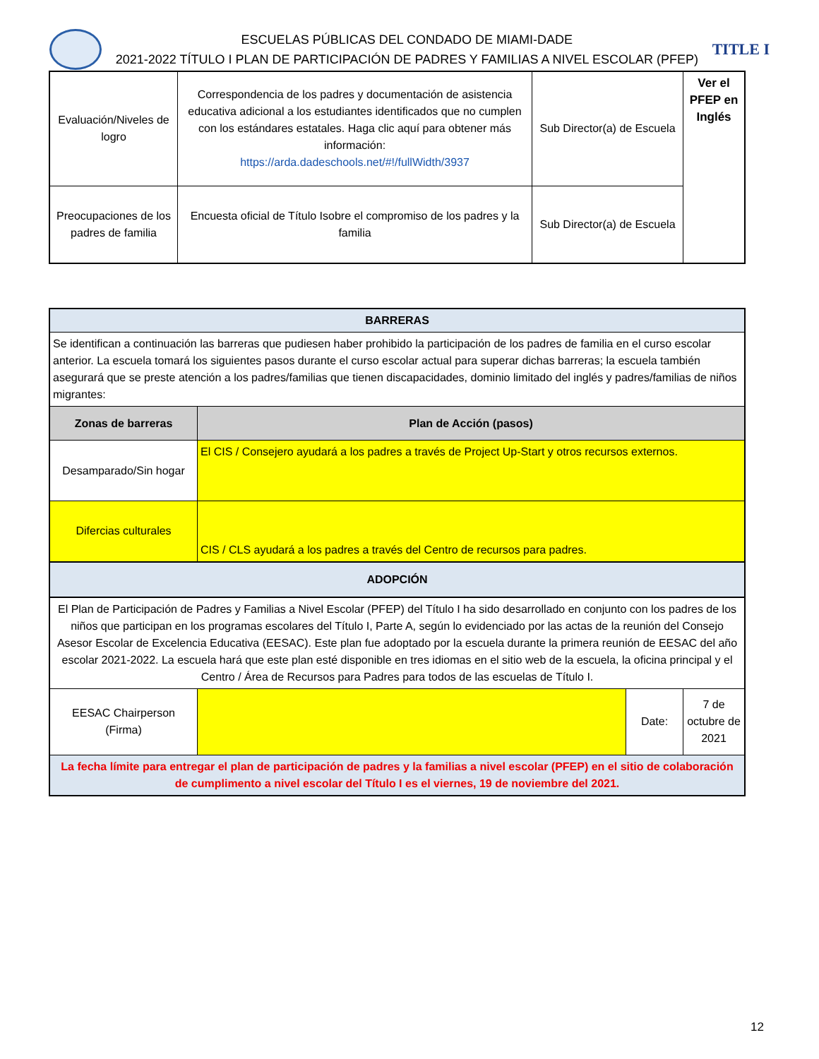ESCUELAS PÚBLICAS DEL CONDADO DE MIAMI-DADE
2021-2022 TÍTULO I PLAN DE PARTICIPACIÓN DE PADRES Y FAMILIAS A NIVEL ESCOLAR (PFEP)
TITLE I
| Evaluación/Niveles de logro | Correspondencia de los padres y documentación de asistencia educativa adicional a los estudiantes identificados que no cumplen con los estándares estatales. Haga clic aquí para obtener más información: https://arda.dadeschools.net/#!/fullWidth/3937 | Sub Director(a) de Escuela | Ver el PFEP en Inglés |
| Preocupaciones de los padres de familia | Encuesta oficial de Título Isobre el compromiso de los padres y la familia | Sub Director(a) de Escuela | |
| BARRERAS | | | |
| Se identifican a continuación las barreras que pudiesen haber prohibido la participación de los padres de familia en el curso escolar anterior. La escuela tomará los siguientes pasos durante el curso escolar actual para superar dichas barreras; la escuela también asegurará que se preste atención a los padres/familias que tienen discapacidades, dominio limitado del inglés y padres/familias de niños migrantes: | | | |
| Zonas de barreras | Plan de Acción (pasos) | | |
| Desamparado/Sin hogar | El CIS / Consejero ayudará a los padres a través de Project Up-Start y otros recursos externos. | | |
| Difercias culturales | CIS / CLS ayudará a los padres a través del Centro de recursos para padres. | | |
| ADOPCIÓN | | | |
| El Plan de Participación de Padres y Familias a Nivel Escolar (PFEP) del Título I ha sido desarrollado en conjunto con los padres de los niños que participan en los programas escolares del Título I, Parte A, según lo evidenciado por las actas de la reunión del Consejo Asesor Escolar de Excelencia Educativa (EESAC). Este plan fue adoptado por la escuela durante la primera reunión de EESAC del año escolar 2021-2022. La escuela hará que este plan esté disponible en tres idiomas en el sitio web de la escuela, la oficina principal y el Centro / Área de Recursos para Padres para todos de las escuelas de Título I. | | | |
| EESAC Chairperson (Firma) | | Date: | 7 de octubre de 2021 |
| La fecha límite para entregar el plan de participación de padres y la familias a nivel escolar (PFEP) en el sitio de colaboración de cumplimento a nivel escolar del Título I es el viernes, 19 de noviembre del 2021. | | | |
12